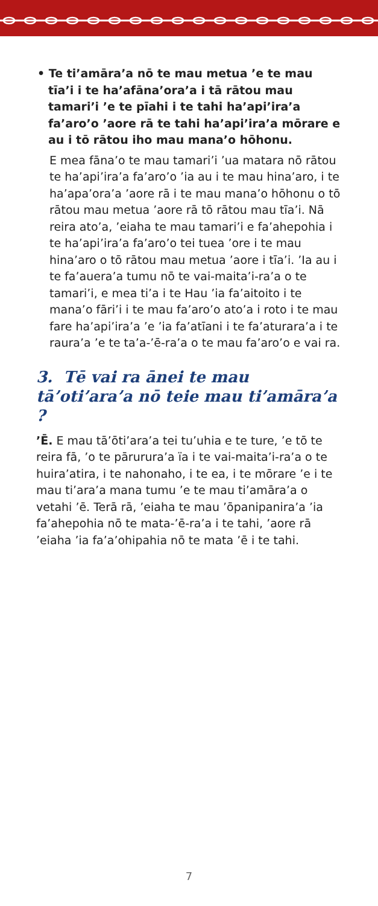• Te ti’amāra’a nō te mau metua ’e te mau tīa’i i te ha’afāna’ora’a i tā rātou mau tamari’i ’e te pīahi i te tahi ha’api’ira’a fa’aro’o ’aore rā te tahi ha’api’ira’a mōrare e au i tō rātou iho mau mana’o hōhonu.
E mea fāna’o te mau tamari’i ’ua matara nō rātou te ha’api’ira’a fa’aro’o ’ia au i te mau hina’aro, i te ha’apa’ora’a ’aore rā i te mau mana’o hōhonu o tō rātou mau metua ’aore rā tō rātou mau tīa’i. Nā reira ato’a, ’eiaha te mau tamari’i e fa’ahepohia i te ha’api’ira’a fa’aro’o tei tuea ’ore i te mau hina’aro o tō rātou mau metua ’aore i tīa’i. ’Ia au i te fa’auera’a tumu nō te vai-maita’i-ra’a o te tamari’i, e mea ti’a i te Hau ’ia fa’aitoito i te mana’o fāri’i i te mau fa’aro’o ato’a i roto i te mau fare ha’api’ira’a ’e ’ia fa’atīani i te fa’aturara’a i te raura’a ’e te ta’a-’ē-ra’a o te mau fa’aro’o e vai ra.
3. Tē vai ra ānei te mau tā’oti’ara’a nō teie mau ti’amāra’a ?
’Ē. E mau tā’ōti’ara’a tei tu’uhia e te ture, ’e tō te reira fā, ’o te pārurura’a ïa i te vai-maita’i-ra’a o te huira’atira, i te nahonaho, i te ea, i te mōrare ’e i te mau ti’ara’a mana tumu ’e te mau ti’amāra’a o vetahi ’ē. Terā rā, ’eiaha te mau ’ōpanipanira’a ’ia fa’ahepohia nō te mata-’ē-ra’a i te tahi, ’aore rā ’eiaha ’ia fa’a’ohipahia nō te mata ’ē i te tahi.
7